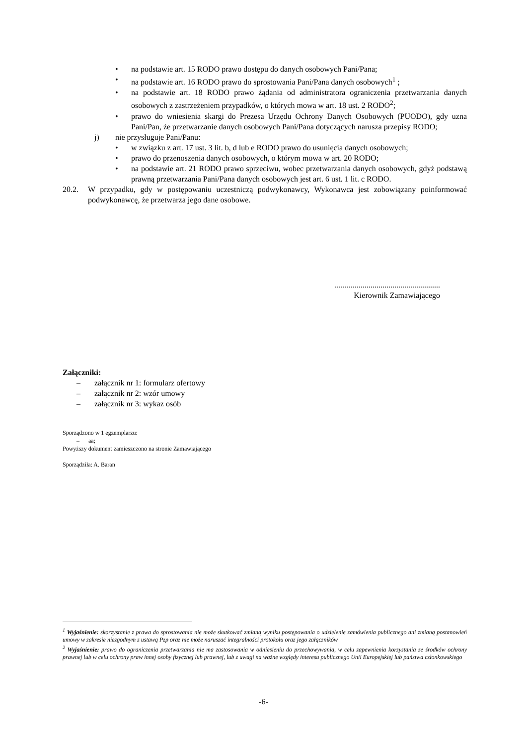• na podstawie art. 15 RODO prawo dostępu do danych osobowych Pani/Pana;
• na podstawie art. 16 RODO prawo do sprostowania Pani/Pana danych osobowych<sup>1</sup> ;
• na podstawie art. 18 RODO prawo żądania od administratora ograniczenia przetwarzania danych osobowych z zastrzeżeniem przypadków, o których mowa w art. 18 ust. 2 RODO<sup>2</sup>;
• prawo do wniesienia skargi do Prezesa Urzędu Ochrony Danych Osobowych (PUODO), gdy uzna Pani/Pan, że przetwarzanie danych osobowych Pani/Pana dotyczących narusza przepisy RODO;
j) nie przysługuje Pani/Panu:
• w związku z art. 17 ust. 3 lit. b, d lub e RODO prawo do usunięcia danych osobowych;
• prawo do przenoszenia danych osobowych, o którym mowa w art. 20 RODO;
• na podstawie art. 21 RODO prawo sprzeciwu, wobec przetwarzania danych osobowych, gdyż podstawą prawną przetwarzania Pani/Pana danych osobowych jest art. 6 ust. 1 lit. c RODO.
20.2. W przypadku, gdy w postępowaniu uczestniczą podwykonawcy, Wykonawca jest zobowiązany poinformować podwykonawcę, że przetwarza jego dane osobowe.
.....................................................
Kierownik Zamawiającego
Załączniki:
– załącznik nr 1: formularz ofertowy
– załącznik nr 2: wzór umowy
– załącznik nr 3: wykaz osób
Sporządzono w 1 egzemplarzu:
– aa;
Powyższy dokument zamieszczono na stronie Zamawiającego
Sporządziła: A. Baran
<sup>1</sup> Wyjaśnienie: skorzystanie z prawa do sprostowania nie może skutkować zmianą wyniku postępowania o udzielenie zamówienia publicznego ani zmianą postanowień umowy w zakresie niezgodnym z ustawą Pzp oraz nie może naruszać integralności protokołu oraz jego załączników
<sup>2</sup> Wyjaśnienie: prawo do ograniczenia przetwarzania nie ma zastosowania w odniesieniu do przechowywania, w celu zapewnienia korzystania ze środków ochrony prawnej lub w celu ochrony praw innej osoby fizycznej lub prawnej, lub z uwagi na ważne względy interesu publicznego Unii Europejskiej lub państwa członkowskiego
-6-